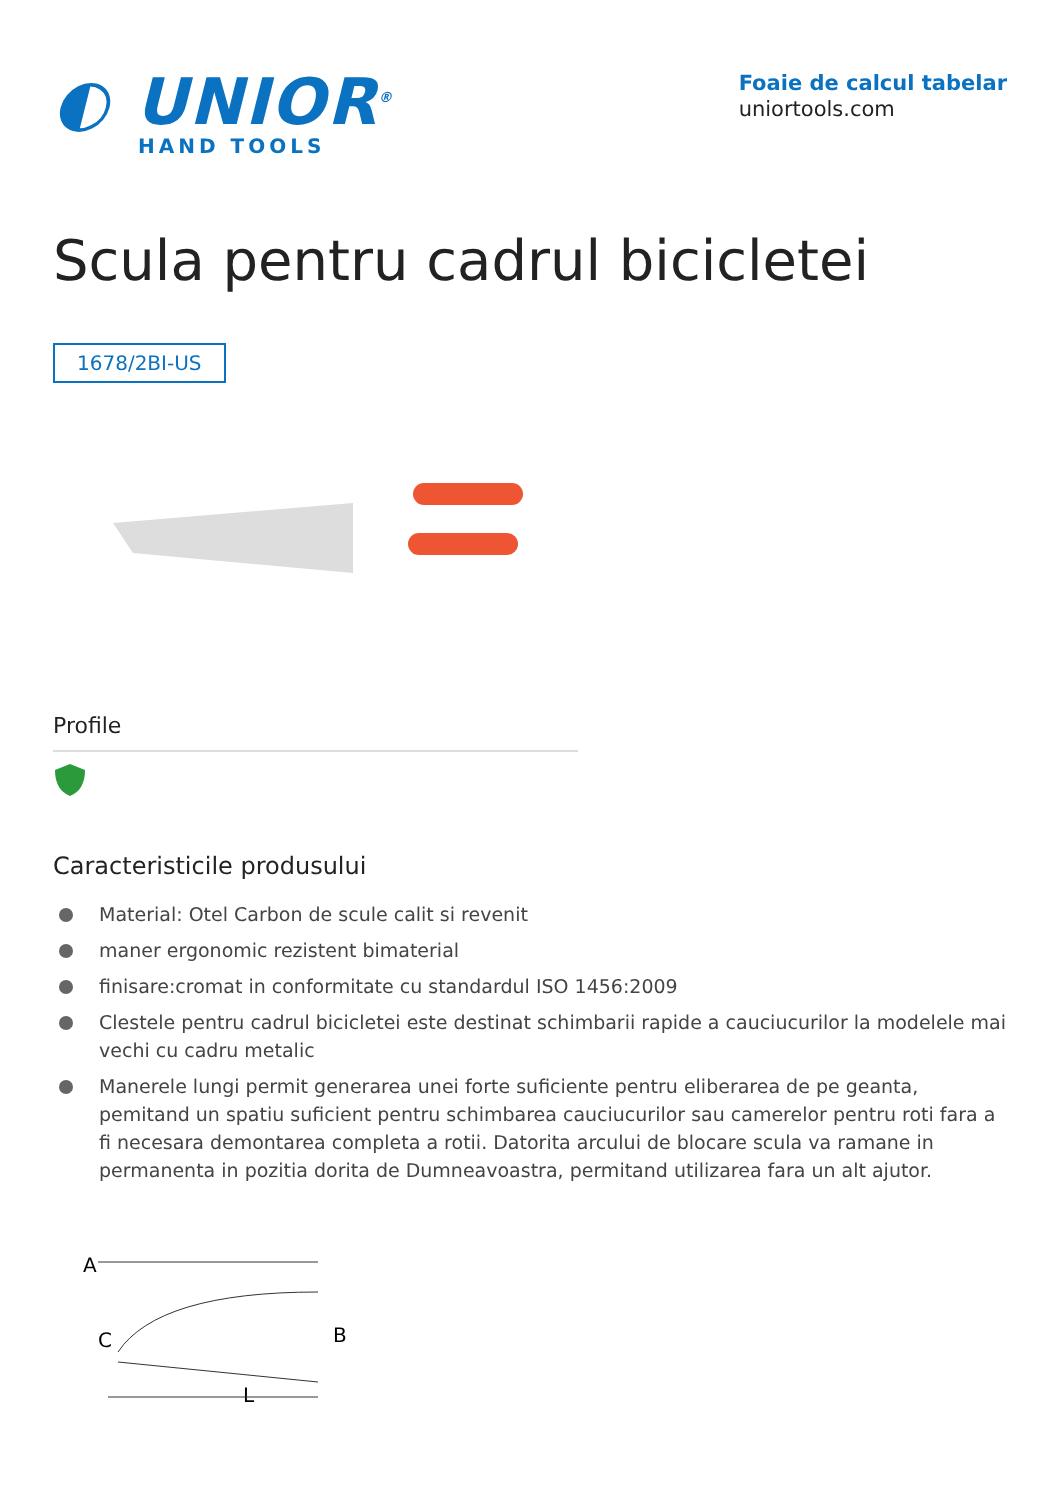◐ UNIOR<sup>®</sup>
HAND TOOLS
Foaie de calcul tabelar
uniortools.com
Scula pentru cadrul bicicletei
1678/2BI-US
Profile
Caracteristicile produsului
Material: Otel Carbon de scule calit si revenit
maner ergonomic rezistent bimaterial
finisare:cromat in conformitate cu standardul ISO 1456:2009
Clestele pentru cadrul bicicletei este destinat schimbarii rapide a cauciucurilor la modelele mai vechi cu cadru metalic
Manerele lungi permit generarea unei forte suficiente pentru eliberarea de pe geanta, pemitand un spatiu suficient pentru schimbarea cauciucurilor sau camerelor pentru roti fara a fi necesara demontarea completa a rotii. Datorita arcului de blocare scula va ramane in permanenta in pozitia dorita de Dumneavoastra, permitand utilizarea fara un alt ajutor.
A
C
B
L